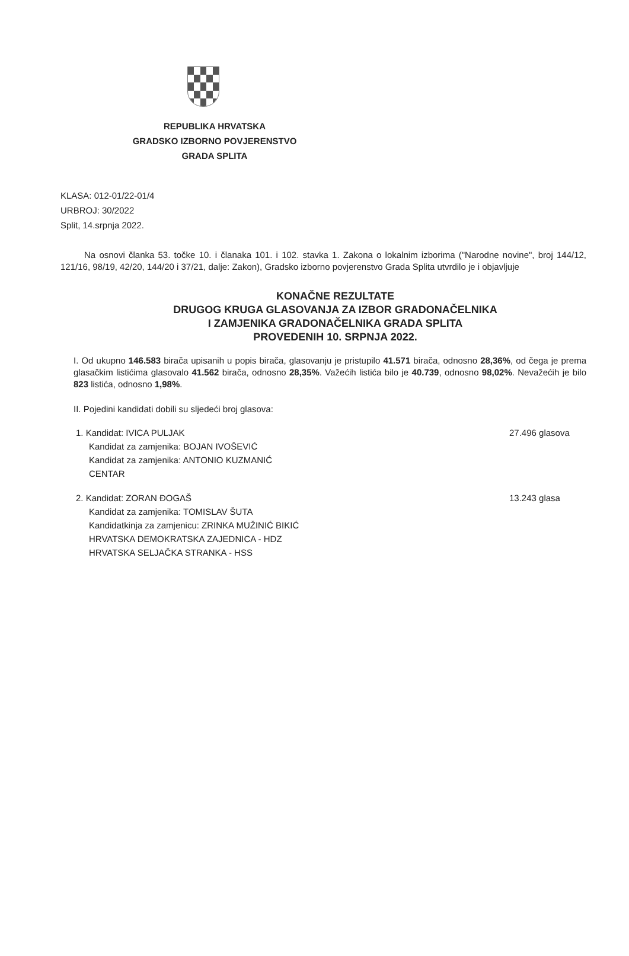REPUBLIKA HRVATSKA
GRADSKO IZBORNO POVJERENSTVO
GRADA SPLITA
KLASA: 012-01/22-01/4
URBROJ: 30/2022
Split, 14.srpnja 2022.
Na osnovi članka 53. točke 10. i članaka 101. i 102. stavka 1. Zakona o lokalnim izborima ("Narodne novine", broj 144/12, 121/16, 98/19, 42/20, 144/20 i 37/21, dalje: Zakon), Gradsko izborno povjerenstvo Grada Splita utvrdilo je i objavljuje
KONAČNE REZULTATE
DRUGOG KRUGA GLASOVANJA ZA IZBOR GRADONAČELNIKA
I ZAMJENIKA GRADONAČELNIKA GRADA SPLITA
PROVEDENIH 10. SRPNJA 2022.
I. Od ukupno 146.583 birača upisanih u popis birača, glasovanju je pristupilo 41.571 birača, odnosno 28,36%, od čega je prema glasačkim listićima glasovalo 41.562 birača, odnosno 28,35%. Važećih listića bilo je 40.739, odnosno 98,02%. Nevažećih je bilo 823 listića, odnosno 1,98%.
II. Pojedini kandidati dobili su sljedeći broj glasova:
1. Kandidat: IVICA PULJAK
Kandidat za zamjenika: BOJAN IVOŠEVIĆ
Kandidat za zamjenika: ANTONIO KUZMANIĆ
CENTAR
27.496 glasova
2. Kandidat: ZORAN ĐOGAŠ
Kandidat za zamjenika: TOMISLAV ŠUTA
Kandidatkinja za zamjenicu: ZRINKA MUŽINIĆ BIKIĆ
HRVATSKA DEMOKRATSKA ZAJEDNICA - HDZ
HRVATSKA SELJAČKA STRANKA - HSS
13.243 glasa